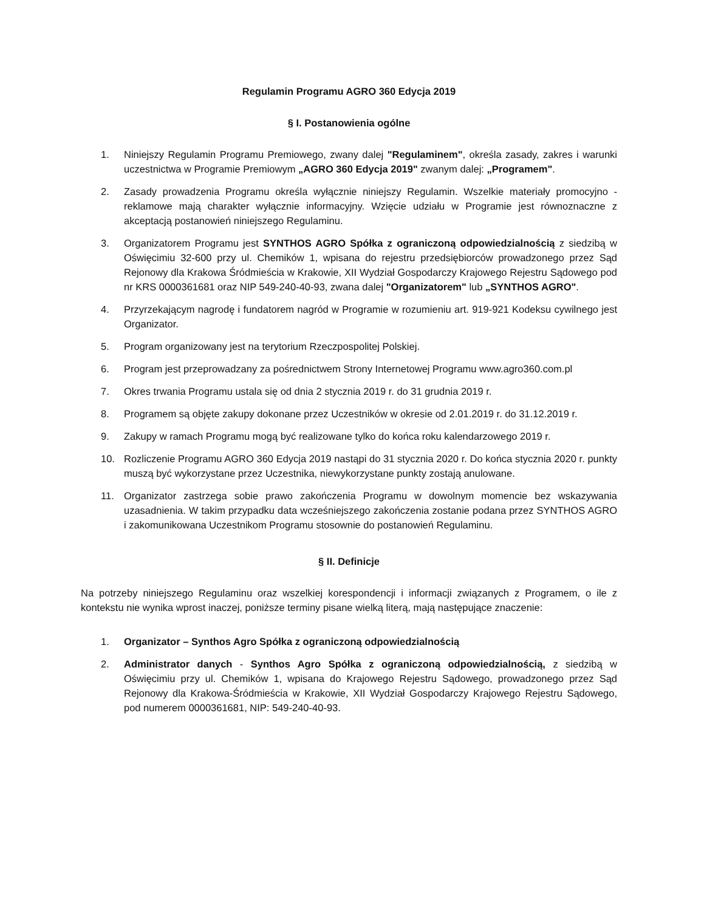Regulamin Programu AGRO 360 Edycja 2019
§ I. Postanowienia ogólne
1. Niniejszy Regulamin Programu Premiowego, zwany dalej "Regulaminem", określa zasady, zakres i warunki uczestnictwa w Programie Premiowym „AGRO 360 Edycja 2019" zwanym dalej: „Programem".
2. Zasady prowadzenia Programu określa wyłącznie niniejszy Regulamin. Wszelkie materiały promocyjno - reklamowe mają charakter wyłącznie informacyjny. Wzięcie udziału w Programie jest równoznaczne z akceptacją postanowień niniejszego Regulaminu.
3. Organizatorem Programu jest SYNTHOS AGRO Spółka z ograniczoną odpowiedzialnością z siedzibą w Oświęcimiu 32-600 przy ul. Chemików 1, wpisana do rejestru przedsiębiorców prowadzonego przez Sąd Rejonowy dla Krakowa Śródmieścia w Krakowie, XII Wydział Gospodarczy Krajowego Rejestru Sądowego pod nr KRS 0000361681 oraz NIP 549-240-40-93, zwana dalej "Organizatorem" lub „SYNTHOS AGRO".
4. Przyrzekającym nagrodę i fundatorem nagród w Programie w rozumieniu art. 919-921 Kodeksu cywilnego jest Organizator.
5. Program organizowany jest na terytorium Rzeczpospolitej Polskiej.
6. Program jest przeprowadzany za pośrednictwem Strony Internetowej Programu www.agro360.com.pl
7. Okres trwania Programu ustala się od dnia 2 stycznia 2019 r. do 31 grudnia 2019 r.
8. Programem są objęte zakupy dokonane przez Uczestników w okresie od 2.01.2019 r. do 31.12.2019 r.
9. Zakupy w ramach Programu mogą być realizowane tylko do końca roku kalendarzowego 2019 r.
10. Rozliczenie Programu AGRO 360 Edycja 2019 nastąpi do 31 stycznia 2020 r. Do końca stycznia 2020 r. punkty muszą być wykorzystane przez Uczestnika, niewykorzystane punkty zostają anulowane.
11. Organizator zastrzega sobie prawo zakończenia Programu w dowolnym momencie bez wskazywania uzasadnienia. W takim przypadku data wcześniejszego zakończenia zostanie podana przez SYNTHOS AGRO i zakomunikowana Uczestnikom Programu stosownie do postanowień Regulaminu.
§ II. Definicje
Na potrzeby niniejszego Regulaminu oraz wszelkiej korespondencji i informacji związanych z Programem, o ile z kontekstu nie wynika wprost inaczej, poniższe terminy pisane wielką literą, mają następujące znaczenie:
1. Organizator – Synthos Agro Spółka z ograniczoną odpowiedzialnością
2. Administrator danych - Synthos Agro Spółka z ograniczoną odpowiedzialnością, z siedzibą w Oświęcimiu przy ul. Chemików 1, wpisana do Krajowego Rejestru Sądowego, prowadzonego przez Sąd Rejonowy dla Krakowa-Śródmieścia w Krakowie, XII Wydział Gospodarczy Krajowego Rejestru Sądowego, pod numerem 0000361681, NIP: 549-240-40-93.